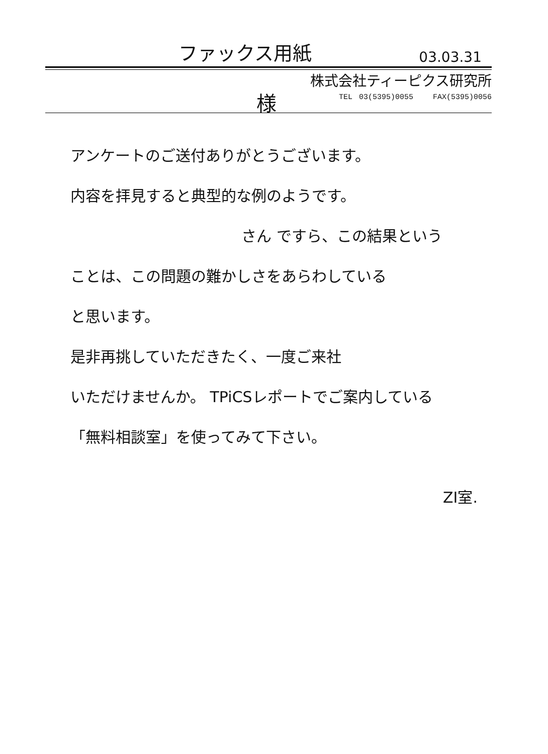ファックス用紙
03.03.31
様
株式会社ティーピクス研究所
TEL 03(5395)0055 FAX(5395)0056
アンケートのご送付ありがとうございます。
内容を拝見すると典型的な例のようです。
さん ですら、この結果という
ことは、この問題の難かしさをあらわしている
と思います。
是非再挑していただきたく、一度ご来社
いただけませんか。 TPiCSレポートでご案内している
「無料相談室」を使ってみて下さい。
ZI室.